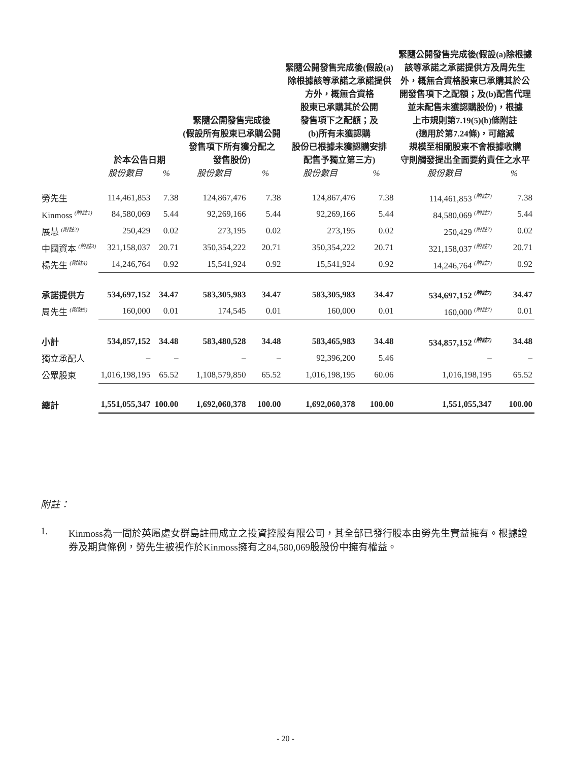| | 於本公告日期 | | 緊隨公開發售完成後 (假設所有股東已承購公開 發售項下所有獲分配之 發售股份) | | 緊隨公開發售完成後(假設(a) 除根據該等承諾之承諾提供 方外，概無合資格 股東已承購其於公開 發售項下之配額；及 (b)所有未獲認購 股份已根據未獲認購安排 配售予獨立第三方) | | 緊隨公開發售完成後(假設(a)除根據 該等承諾之承諾提供方及周先生 外，概無合資格股東已承購其於公 開發售項下之配額；及(b)配售代理 並未配售未獲認購股份)，根據 上市規則第7.19(5)(b)條附註 (適用於第7.24條)，可縮減 規模至相關股東不會根據收購 守則觸發提出全面要約責任之水平 | |
| --- | --- | --- | --- | --- | --- | --- | --- | --- |
| | 股份數目 | % | 股份數目 | % | 股份數目 | % | 股份數目 | % |
| 勞先生 | 114,461,853 | 7.38 | 124,867,476 | 7.38 | 124,867,476 | 7.38 | 114,461,853 <sup>(附註7)</sup> | 7.38 |
| Kinmoss <sup>(附註1)</sup> | 84,580,069 | 5.44 | 92,269,166 | 5.44 | 92,269,166 | 5.44 | 84,580,069 <sup>(附註7)</sup> | 5.44 |
| 展慧 <sup>(附註2)</sup> | 250,429 | 0.02 | 273,195 | 0.02 | 273,195 | 0.02 | 250,429 <sup>(附註7)</sup> | 0.02 |
| 中國資本 <sup>(附註3)</sup> | 321,158,037 | 20.71 | 350,354,222 | 20.71 | 350,354,222 | 20.71 | 321,158,037 <sup>(附註7)</sup> | 20.71 |
| 楊先生 <sup>(附註4)</sup> | 14,246,764 | 0.92 | 15,541,924 | 0.92 | 15,541,924 | 0.92 | 14,246,764 <sup>(附註7)</sup> | 0.92 |
| 承諾提供方 | 534,697,152 | 34.47 | 583,305,983 | 34.47 | 583,305,983 | 34.47 | 534,697,152 <sup>(附註7)</sup> | 34.47 |
| 周先生 <sup>(附註5)</sup> | 160,000 | 0.01 | 174,545 | 0.01 | 160,000 | 0.01 | 160,000 <sup>(附註7)</sup> | 0.01 |
| 小計 | 534,857,152 | 34.48 | 583,480,528 | 34.48 | 583,465,983 | 34.48 | 534,857,152 <sup>(附註7)</sup> | 34.48 |
| 獨立承配人 | – | – | – | – | 92,396,200 | 5.46 | – | – |
| 公眾股東 | 1,016,198,195 | 65.52 | 1,108,579,850 | 65.52 | 1,016,198,195 | 60.06 | 1,016,198,195 | 65.52 |
| 總計 | 1,551,055,347 | 100.00 | 1,692,060,378 | 100.00 | 1,692,060,378 | 100.00 | 1,551,055,347 | 100.00 |
附註：
1. Kinmoss為一間於英屬處女群島註冊成立之投資控股有限公司，其全部已發行股本由勞先生實益擁有。根據證券及期貨條例，勞先生被視作於Kinmoss擁有之84,580,069股股份中擁有權益。
- 20 -